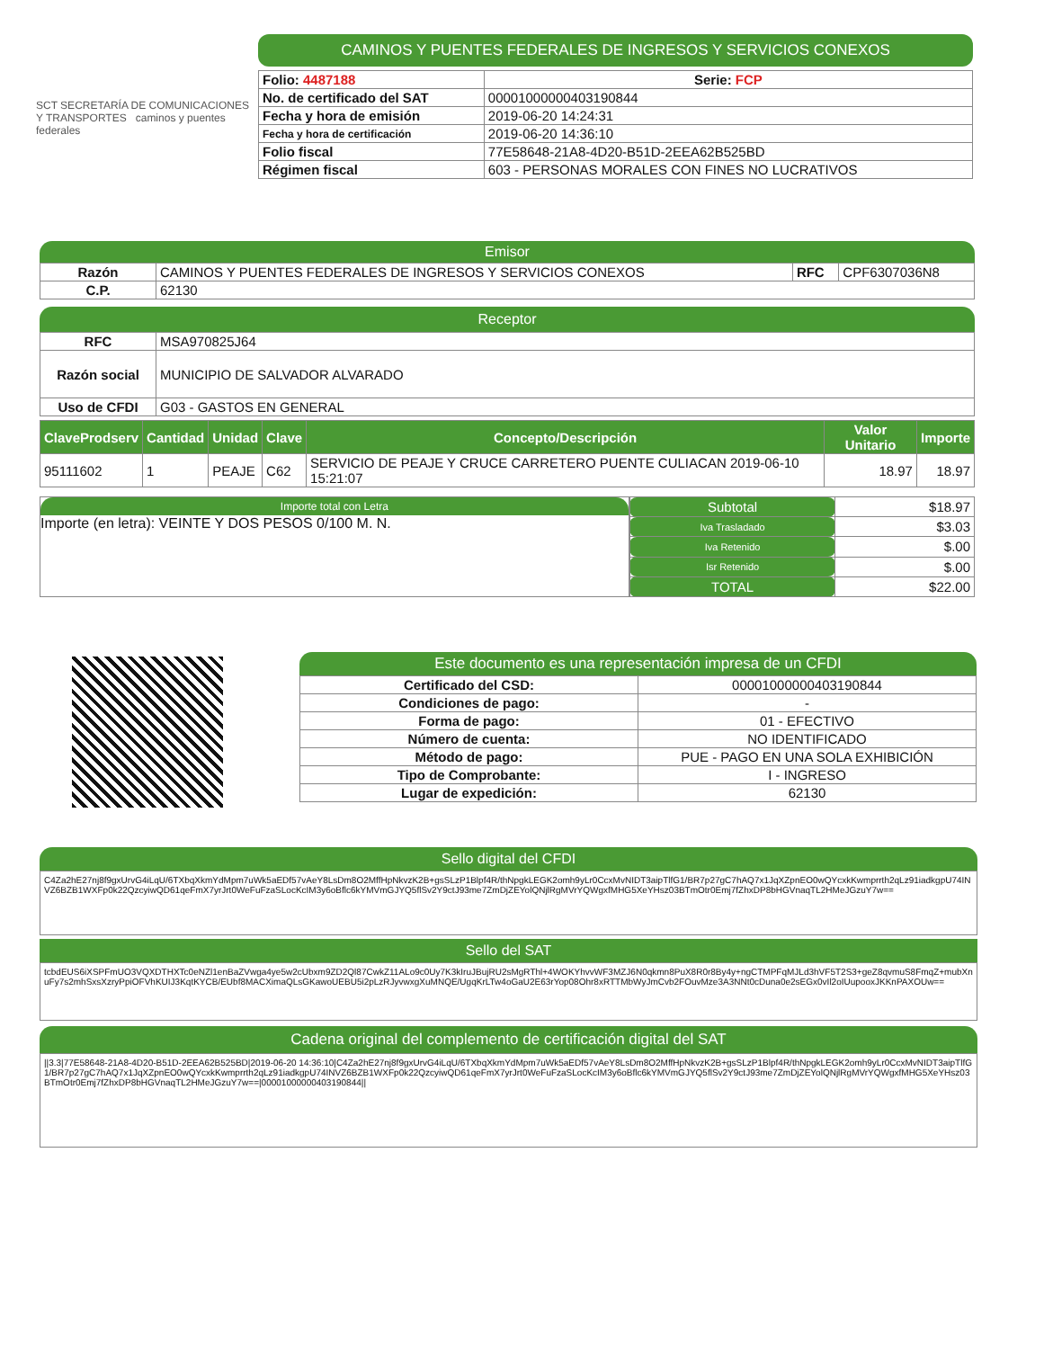SCT SECRETARÍA DE COMUNICACIONES Y TRANSPORTES caminos y puentes federales
CAMINOS Y PUENTES FEDERALES DE INGRESOS Y SERVICIOS CONEXOS
| Folio: 4487188 | Serie: FCP |
| No. de certificado del SAT | 00001000000403190844 |
| Fecha y hora de emisión | 2019-06-20 14:24:31 |
| Fecha y hora de certificación | 2019-06-20 14:36:10 |
| Folio fiscal | 77E58648-21A8-4D20-B51D-2EEA62B525BD |
| Régimen fiscal | 603 - PERSONAS MORALES CON FINES NO LUCRATIVOS |
Emisor
| Razón | CAMINOS Y PUENTES FEDERALES DE INGRESOS Y SERVICIOS CONEXOS | RFC | CPF6307036N8 |
| C.P. | 62130 | | |
Receptor
| RFC | MSA970825J64 |
| Razón social | MUNICIPIO DE SALVADOR ALVARADO |
| Uso de CFDI | G03 - GASTOS EN GENERAL |
| ClaveProdserv | Cantidad | Unidad | Clave | Concepto/Descripción | Valor Unitario | Importe |
| --- | --- | --- | --- | --- | --- | --- |
| 95111602 | 1 | PEAJE | C62 | SERVICIO DE PEAJE Y CRUCE CARRETERO PUENTE CULIACAN 2019-06-10 15:21:07 | 18.97 | 18.97 |
Importe total con Letra
Importe (en letra): VEINTE Y DOS PESOS 0/100 M. N.
| Subtotal | $18.97 |
| Iva Trasladado | $3.03 |
| Iva Retenido | $.00 |
| Isr Retenido | $.00 |
| TOTAL | $22.00 |
Este documento es una representación impresa de un CFDI
| Certificado del CSD: | 00001000000403190844 |
| Condiciones de pago: | - |
| Forma de pago: | 01 - EFECTIVO |
| Número de cuenta: | NO IDENTIFICADO |
| Método de pago: | PUE - PAGO EN UNA SOLA EXHIBICIÓN |
| Tipo de Comprobante: | I - INGRESO |
| Lugar de expedición: | 62130 |
Sello digital del CFDI
C4Za2hE27nj8f9gxUrvG4iLqU/6TXbqXkmYdMpm7uWk5aEDf57vAeY8LsDm8O2MffHpNkvzK2B+gsSLzP1Blpf4R/thNpgkLEGK2omh9yLr0CcxMvNIDT3aipTlfG1/BR7p27gC7hAQ7x1JqXZpnEO0wQYcxkKwmprrth2qLz91iadkgpU74INVZ6BZB1WXFp0k22QzcyiwQD61qeFmX7yrJrt0WeFuFzaSLocKcIM3y6oBflc6kYMVmGJYQ5flSv2Y9ctJ93me7ZmDjZEYolQNjlRgMVrYQWgxfMHG5XeYHsz03BTmOtr0Emj7fZhxDP8bHGVnaqTL2HMeJGzuY7w==
Sello del SAT
tcbdEUS6iXSPFmUO3VQXDTHXTc0eNZl1enBaZVwga4ye5w2cUbxm9ZD2Ql87CwkZ11ALo9c0Uy7K3kIruJBujRU2sMgRThl+4WOKYhvvWF3MZJ6N0qkmn8PuX8R0r8By4y+ngCTMPFqMJLd3hVF5T2S3+geZ8qvmuS8FmqZ+mubXnuFy7s2mhSxsXzryPpiOFVhKUIJ3KqtKYCB/EUbf8MACXimaQLsGKawoUEBU5i2pLzRJyvwxgXuMNQE/UgqKrLTw4oGaU2E63rYop08Ohr8xRTTMbWyJmCvb2FOuvMze3A3NNt0cDuna0e2sEGx0vIl2oIUupooxJKKnPAXOUw==
Cadena original del complemento de certificación digital del SAT
||3.3|77E58648-21A8-4D20-B51D-2EEA62B525BD|2019-06-20 14:36:10|C4Za2hE27nj8f9gxUrvG4iLqU/6TXbqXkmYdMpm7uWk5aEDf57vAeY8LsDm8O2MffHpNkvzK2B+gsSLzP1Blpf4R/thNpgkLEGK2omh9yLr0CcxMvNIDT3aipTlfG1/BR7p27gC7hAQ7x1JqXZpnEO0wQYcxkKwmprrth2qLz91iadkgpU74INVZ6BZB1WXFp0k22QzcyiwQD61qeFmX7yrJrt0WeFuFzaSLocKcIM3y6oBflc6kYMVmGJYQ5flSv2Y9ctJ93me7ZmDjZEYolQNjlRgMVrYQWgxfMHG5XeYHsz03BTmOtr0Emj7fZhxDP8bHGVnaqTL2HMeJGzuY7w==|00001000000403190844||